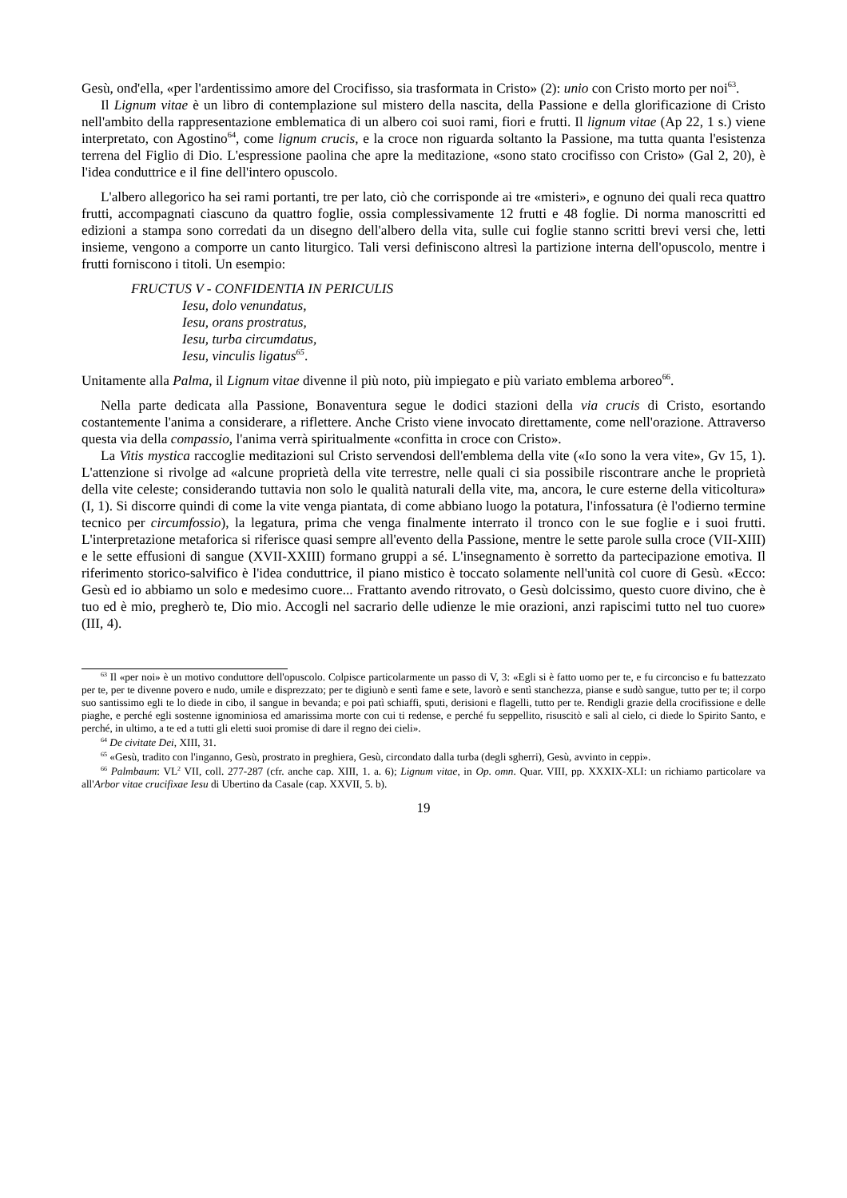Gesù, ond'ella, «per l'ardentissimo amore del Crocifisso, sia trasformata in Cristo» (2): unio con Cristo morto per noi<sup>63</sup>.
Il Lignum vitae è un libro di contemplazione sul mistero della nascita, della Passione e della glorificazione di Cristo nell'ambito della rappresentazione emblematica di un albero coi suoi rami, fiori e frutti. Il lignum vitae (Ap 22, 1 s.) viene interpretato, con Agostino<sup>64</sup>, come lignum crucis, e la croce non riguarda soltanto la Passione, ma tutta quanta l'esistenza terrena del Figlio di Dio. L'espressione paolina che apre la meditazione, «sono stato crocifisso con Cristo» (Gal 2, 20), è l'idea conduttrice e il fine dell'intero opuscolo.
L'albero allegorico ha sei rami portanti, tre per lato, ciò che corrisponde ai tre «misteri», e ognuno dei quali reca quattro frutti, accompagnati ciascuno da quattro foglie, ossia complessivamente 12 frutti e 48 foglie. Di norma manoscritti ed edizioni a stampa sono corredati da un disegno dell'albero della vita, sulle cui foglie stanno scritti brevi versi che, letti insieme, vengono a comporre un canto liturgico. Tali versi definiscono altresì la partizione interna dell'opuscolo, mentre i frutti forniscono i titoli. Un esempio:
FRUCTUS V - CONFIDENTIA IN PERICULIS
Iesu, dolo venundatus,
Iesu, orans prostratus,
Iesu, turba circumdatus,
Iesu, vinculis ligatus<sup>65</sup>.
Unitamente alla Palma, il Lignum vitae divenne il più noto, più impiegato e più variato emblema arboreo<sup>66</sup>.
Nella parte dedicata alla Passione, Bonaventura segue le dodici stazioni della via crucis di Cristo, esortando costantemente l'anima a considerare, a riflettere. Anche Cristo viene invocato direttamente, come nell'orazione. Attraverso questa via della compassio, l'anima verrà spiritualmente «confitta in croce con Cristo».
La Vitis mystica raccoglie meditazioni sul Cristo servendosi dell'emblema della vite («Io sono la vera vite», Gv 15, 1). L'attenzione si rivolge ad «alcune proprietà della vite terrestre, nelle quali ci sia possibile riscontrare anche le proprietà della vite celeste; considerando tuttavia non solo le qualità naturali della vite, ma, ancora, le cure esterne della viticoltura» (I, 1). Si discorre quindi di come la vite venga piantata, di come abbiano luogo la potatura, l'infossatura (è l'odierno termine tecnico per circumfossio), la legatura, prima che venga finalmente interrato il tronco con le sue foglie e i suoi frutti. L'interpretazione metaforica si riferisce quasi sempre all'evento della Passione, mentre le sette parole sulla croce (VII-XIII) e le sette effusioni di sangue (XVII-XXIII) formano gruppi a sé. L'insegnamento è sorretto da partecipazione emotiva. Il riferimento storico-salvifico è l'idea conduttrice, il piano mistico è toccato solamente nell'unità col cuore di Gesù. «Ecco: Gesù ed io abbiamo un solo e medesimo cuore... Frattanto avendo ritrovato, o Gesù dolcissimo, questo cuore divino, che è tuo ed è mio, pregherò te, Dio mio. Accogli nel sacrario delle udienze le mie orazioni, anzi rapiscimi tutto nel tuo cuore» (III, 4).
<sup>63</sup> Il «per noi» è un motivo conduttore dell'opuscolo. Colpisce particolarmente un passo di V, 3: «Egli si è fatto uomo per te, e fu circonciso e fu battezzato per te, per te divenne povero e nudo, umile e disprezzato; per te digiunò e sentì fame e sete, lavorò e sentì stanchezza, pianse e sudò sangue, tutto per te; il corpo suo santissimo egli te lo diede in cibo, il sangue in bevanda; e poi patì schiaffi, sputi, derisioni e flagelli, tutto per te. Rendigli grazie della crocifissione e delle piaghe, e perché egli sostenne ignominiosa ed amarissima morte con cui ti redense, e perché fu seppellito, risuscitò e salì al cielo, ci diede lo Spirito Santo, e perché, in ultimo, a te ed a tutti gli eletti suoi promise di dare il regno dei cieli».
<sup>64</sup> De civitate Dei, XIII, 31.
<sup>65</sup> «Gesù, tradito con l'inganno, Gesù, prostrato in preghiera, Gesù, circondato dalla turba (degli sgherri), Gesù, avvinto in ceppi».
<sup>66</sup> Palmbaum: VL<sup>2</sup> VII, coll. 277-287 (cfr. anche cap. XIII, 1. a. 6); Lignum vitae, in Op. omn. Quar. VIII, pp. XXXIX-XLI: un richiamo particolare va all'Arbor vitae crucifixae Iesu di Ubertino da Casale (cap. XXVII, 5. b).
19